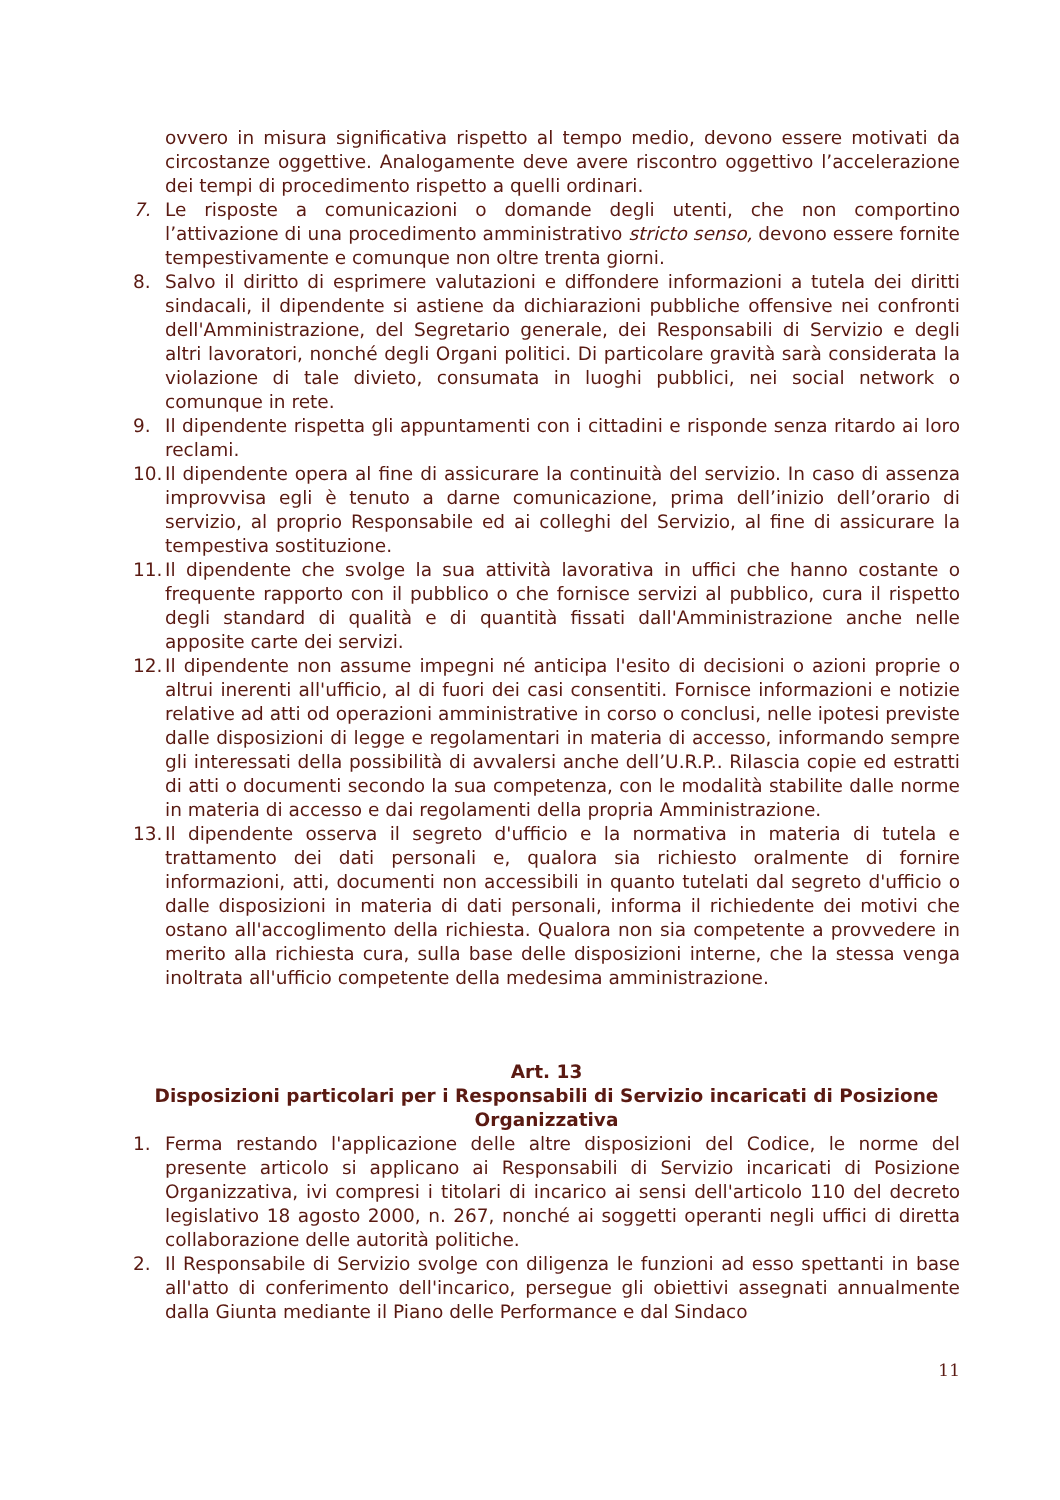ovvero in misura significativa rispetto al tempo medio, devono essere motivati da circostanze oggettive. Analogamente deve avere riscontro oggettivo l’accelerazione dei tempi di procedimento rispetto a quelli ordinari.
7. Le risposte a comunicazioni o domande degli utenti, che non comportino l’attivazione di una procedimento amministrativo stricto senso, devono essere fornite tempestivamente e comunque non oltre trenta giorni.
8. Salvo il diritto di esprimere valutazioni e diffondere informazioni a tutela dei diritti sindacali, il dipendente si astiene da dichiarazioni pubbliche offensive nei confronti dell'Amministrazione, del Segretario generale, dei Responsabili di Servizio e degli altri lavoratori, nonché degli Organi politici. Di particolare gravità sarà considerata la violazione di tale divieto, consumata in luoghi pubblici, nei social network o comunque in rete.
9. Il dipendente rispetta gli appuntamenti con i cittadini e risponde senza ritardo ai loro reclami.
10. Il dipendente opera al fine di assicurare la continuità del servizio. In caso di assenza improvvisa egli è tenuto a darne comunicazione, prima dell’inizio dell’orario di servizio, al proprio Responsabile ed ai colleghi del Servizio, al fine di assicurare la tempestiva sostituzione.
11. Il dipendente che svolge la sua attività lavorativa in uffici che hanno costante o frequente rapporto con il pubblico o che fornisce servizi al pubblico, cura il rispetto degli standard di qualità e di quantità fissati dall'Amministrazione anche nelle apposite carte dei servizi.
12. Il dipendente non assume impegni né anticipa l'esito di decisioni o azioni proprie o altrui inerenti all'ufficio, al di fuori dei casi consentiti. Fornisce informazioni e notizie relative ad atti od operazioni amministrative in corso o conclusi, nelle ipotesi previste dalle disposizioni di legge e regolamentari in materia di accesso, informando sempre gli interessati della possibilità di avvalersi anche dell’U.R.P.. Rilascia copie ed estratti di atti o documenti secondo la sua competenza, con le modalità stabilite dalle norme in materia di accesso e dai regolamenti della propria Amministrazione.
13. Il dipendente osserva il segreto d'ufficio e la normativa in materia di tutela e trattamento dei dati personali e, qualora sia richiesto oralmente di fornire informazioni, atti, documenti non accessibili in quanto tutelati dal segreto d'ufficio o dalle disposizioni in materia di dati personali, informa il richiedente dei motivi che ostano all'accoglimento della richiesta. Qualora non sia competente a provvedere in merito alla richiesta cura, sulla base delle disposizioni interne, che la stessa venga inoltrata all'ufficio competente della medesima amministrazione.
Art. 13
Disposizioni particolari per i Responsabili di Servizio incaricati di Posizione Organizzativa
1. Ferma restando l'applicazione delle altre disposizioni del Codice, le norme del presente articolo si applicano ai Responsabili di Servizio incaricati di Posizione Organizzativa, ivi compresi i titolari di incarico ai sensi dell'articolo 110 del decreto legislativo 18 agosto 2000, n. 267, nonché ai soggetti operanti negli uffici di diretta collaborazione delle autorità politiche.
2. Il Responsabile di Servizio svolge con diligenza le funzioni ad esso spettanti in base all'atto di conferimento dell'incarico, persegue gli obiettivi assegnati annualmente dalla Giunta mediante il Piano delle Performance e dal Sindaco
11